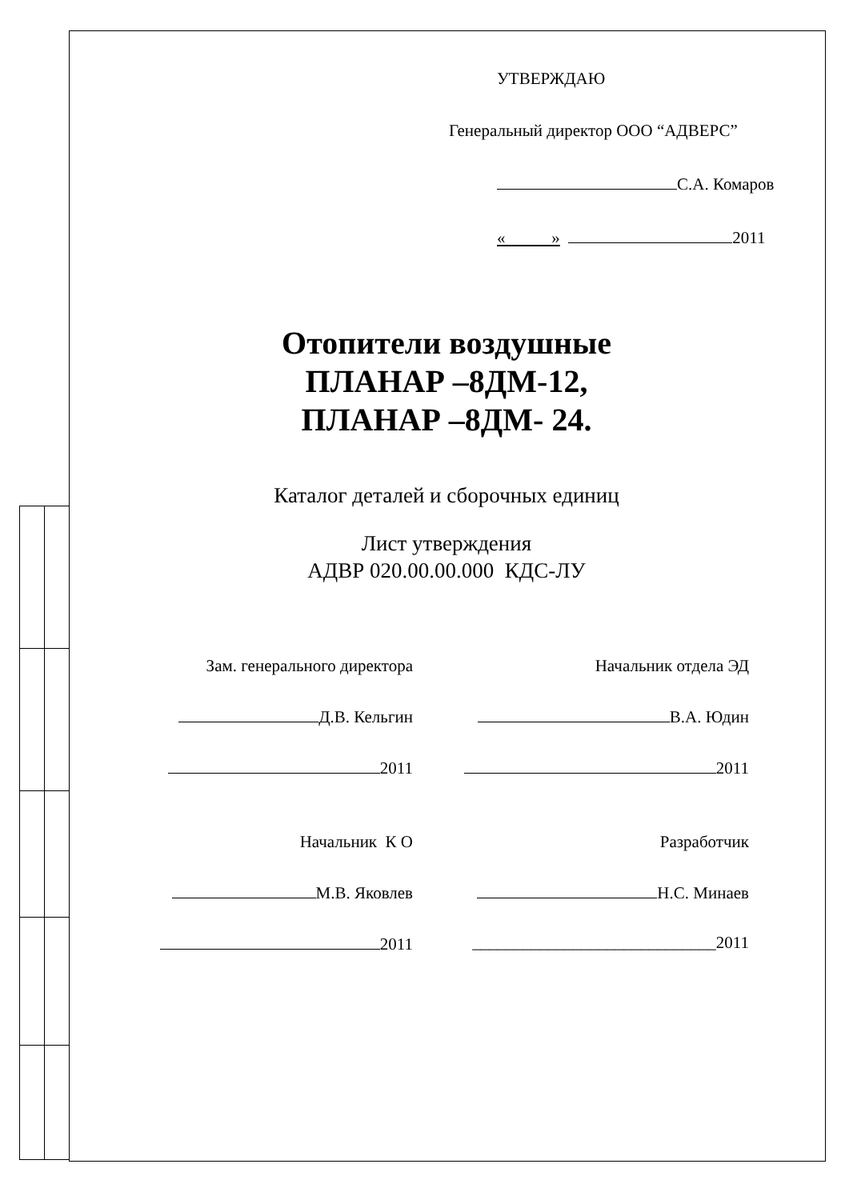УТВЕРЖДАЮ
Генеральный директор ООО “АДВЕРС”
С.А. Комаров
« » 2011
Отопители воздушные
ПЛАНАР –8ДМ-12,
ПЛАНАР –8ДМ- 24.
Каталог деталей и сборочных единиц
Лист утверждения
АДВР 020.00.00.000 КДС-ЛУ
Зам. генерального директора
Начальник отдела ЭД
Д.В. Кельгин
В.А. Юдин
2011
2011
Начальник К О
Разработчик
М.В. Яковлев
Н.С. Минаев
2011
_____________________________2011